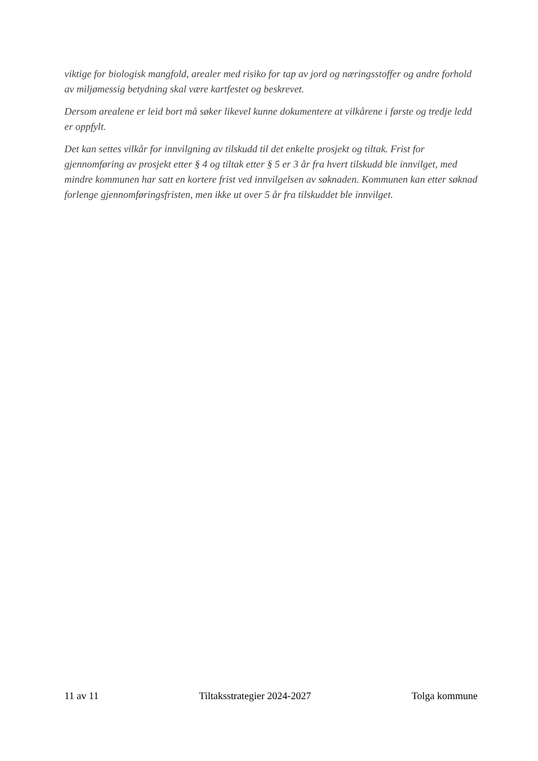viktige for biologisk mangfold, arealer med risiko for tap av jord og næringsstoffer og andre forhold av miljømessig betydning skal være kartfestet og beskrevet.
Dersom arealene er leid bort må søker likevel kunne dokumentere at vilkårene i første og tredje ledd er oppfylt.
Det kan settes vilkår for innvilgning av tilskudd til det enkelte prosjekt og tiltak. Frist for gjennomføring av prosjekt etter § 4 og tiltak etter § 5 er 3 år fra hvert tilskudd ble innvilget, med mindre kommunen har satt en kortere frist ved innvilgelsen av søknaden. Kommunen kan etter søknad forlenge gjennomføringsfristen, men ikke ut over 5 år fra tilskuddet ble innvilget.
11 av 11 Tiltaksstrategier 2024-2027 Tolga kommune